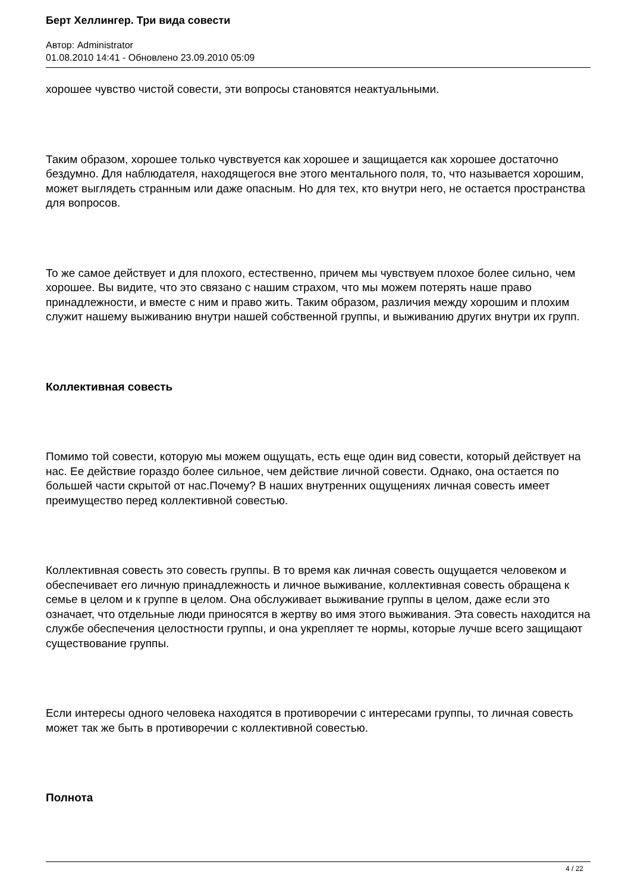Берт Хеллингер. Три вида совести
Автор: Administrator
01.08.2010 14:41 - Обновлено 23.09.2010 05:09
хорошее чувство чистой совести, эти вопросы становятся неактуальными.
Таким образом, хорошее только чувствуется как хорошее и защищается как хорошее достаточно бездумно. Для наблюдателя, находящегося вне этого ментального поля, то, что называется хорошим, может выглядеть странным или даже опасным. Но для тех, кто внутри него, не остается пространства для вопросов.
То же самое действует и для плохого, естественно, причем мы чувствуем плохое более сильно, чем хорошее. Вы видите, что это связано с нашим страхом, что мы можем потерять наше право принадлежности, и вместе с ним и право жить. Таким образом, различия между хорошим и плохим служит нашему выживанию внутри нашей собственной группы, и выживанию других внутри их групп.
Коллективная совесть
Помимо той совести, которую мы можем ощущать, есть еще один вид совести, который действует на нас. Ее действие гораздо более сильное, чем действие личной совести. Однако, она остается по большей части скрытой от нас.Почему? В наших внутренних ощущениях личная совесть имеет преимущество перед коллективной совестью.
Коллективная совесть это совесть группы. В то время как личная совесть ощущается человеком и обеспечивает его личную принадлежность и личное выживание, коллективная совесть обращена к семье в целом и к группе в целом. Она обслуживает выживание группы в целом, даже если это означает, что отдельные люди приносятся в жертву во имя этого выживания. Эта совесть находится на службе обеспечения целостности группы, и она укрепляет те нормы, которые лучше всего защищают существование группы.
Если интересы одного человека находятся в противоречии с интересами группы, то личная совесть может так же быть в противоречии с коллективной совестью.
Полнота
4 / 22